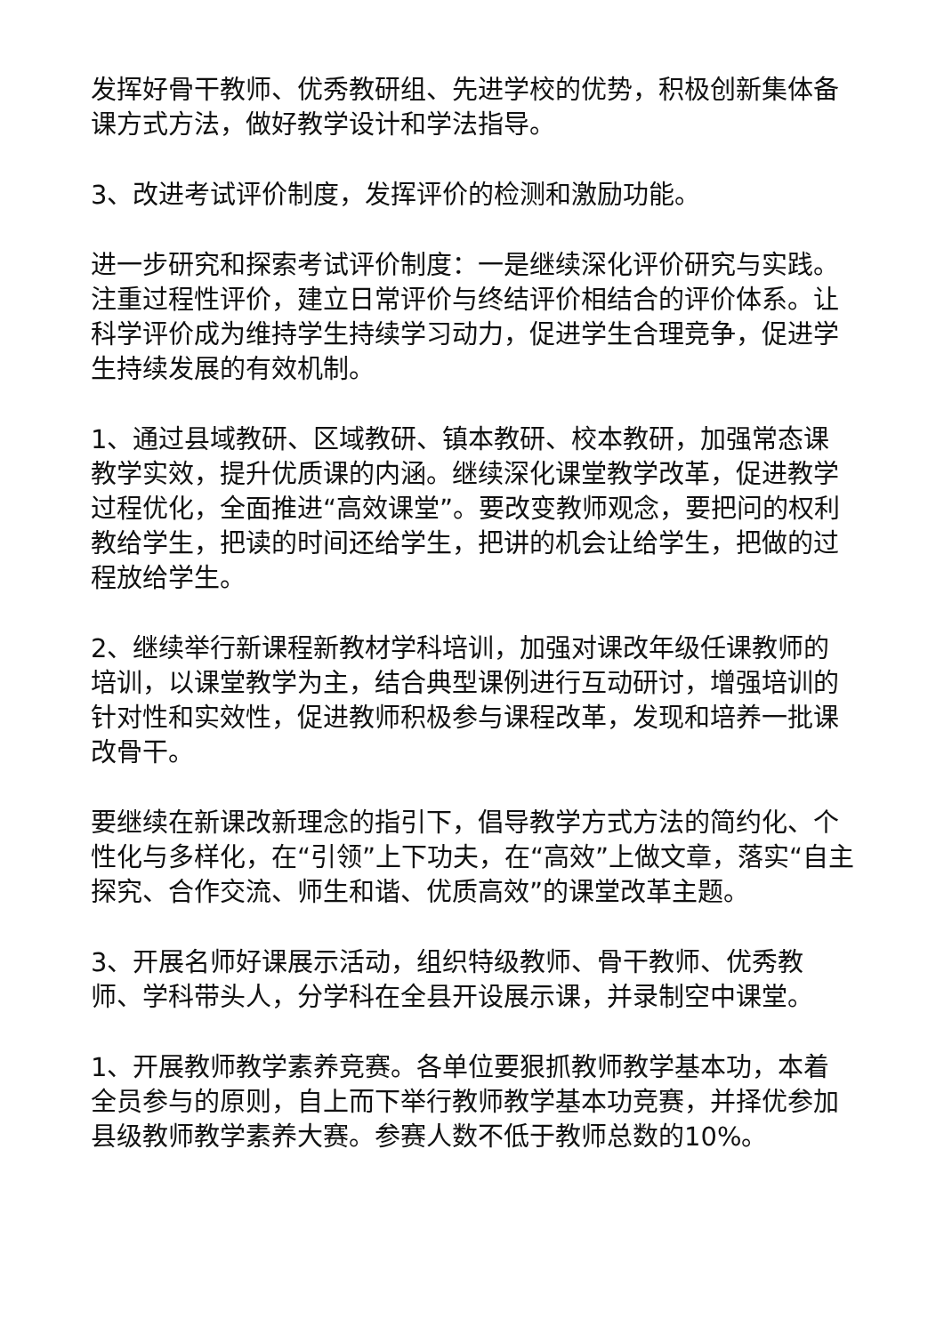发挥好骨干教师、优秀教研组、先进学校的优势，积极创新集体备课方式方法，做好教学设计和学法指导。
3、改进考试评价制度，发挥评价的检测和激励功能。
进一步研究和探索考试评价制度：一是继续深化评价研究与实践。注重过程性评价，建立日常评价与终结评价相结合的评价体系。让科学评价成为维持学生持续学习动力，促进学生合理竞争，促进学生持续发展的有效机制。
1、通过县域教研、区域教研、镇本教研、校本教研，加强常态课教学实效，提升优质课的内涵。继续深化课堂教学改革，促进教学过程优化，全面推进“高效课堂”。要改变教师观念，要把问的权利教给学生，把读的时间还给学生，把讲的机会让给学生，把做的过程放给学生。
2、继续举行新课程新教材学科培训，加强对课改年级任课教师的培训，以课堂教学为主，结合典型课例进行互动研讨，增强培训的针对性和实效性，促进教师积极参与课程改革，发现和培养一批课改骨干。
要继续在新课改新理念的指引下，倡导教学方式方法的简约化、个性化与多样化，在“引领”上下功夫，在“高效”上做文章，落实“自主探究、合作交流、师生和谐、优质高效”的课堂改革主题。
3、开展名师好课展示活动，组织特级教师、骨干教师、优秀教师、学科带头人，分学科在全县开设展示课，并录制空中课堂。
1、开展教师教学素养竞赛。各单位要狠抓教师教学基本功，本着全员参与的原则，自上而下举行教师教学基本功竞赛，并择优参加县级教师教学素养大赛。参赛人数不低于教师总数的10%。